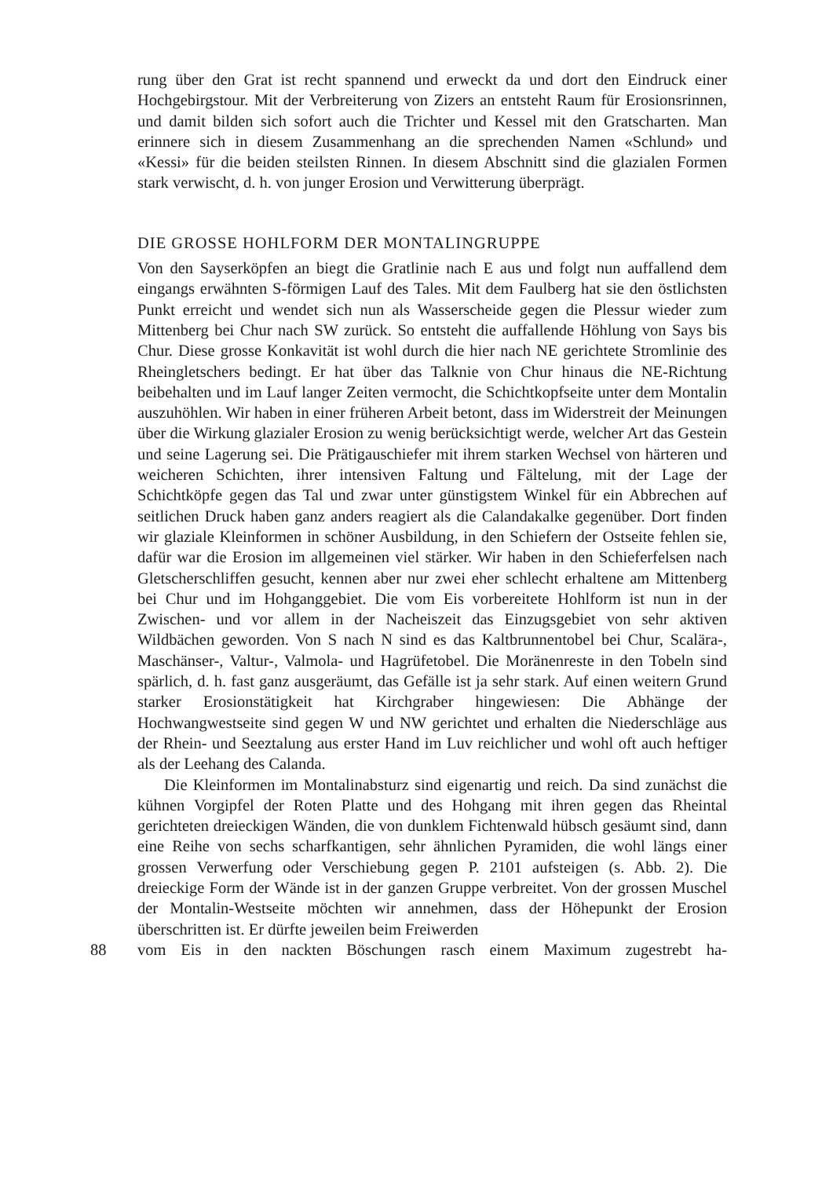rung über den Grat ist recht spannend und erweckt da und dort den Eindruck einer Hochgebirgstour. Mit der Verbreiterung von Zizers an entsteht Raum für Erosionsrinnen, und damit bilden sich sofort auch die Trichter und Kessel mit den Gratscharten. Man erinnere sich in diesem Zusammenhang an die sprechenden Namen «Schlund» und «Kessi» für die beiden steilsten Rinnen. In diesem Abschnitt sind die glazialen Formen stark verwischt, d. h. von junger Erosion und Verwitterung überprägt.
DIE GROSSE HOHLFORM DER MONTALINGRUPPE
Von den Sayserköpfen an biegt die Gratlinie nach E aus und folgt nun auffallend dem eingangs erwähnten S-förmigen Lauf des Tales. Mit dem Faulberg hat sie den östlichsten Punkt erreicht und wendet sich nun als Wasserscheide gegen die Plessur wieder zum Mittenberg bei Chur nach SW zurück. So entsteht die auffallende Höhlung von Says bis Chur. Diese grosse Konkavität ist wohl durch die hier nach NE gerichtete Stromlinie des Rheingletschers bedingt. Er hat über das Talknie von Chur hinaus die NE-Richtung beibehalten und im Lauf langer Zeiten vermocht, die Schichtkopfseite unter dem Montalin auszuhöhlen. Wir haben in einer früheren Arbeit betont, dass im Widerstreit der Meinungen über die Wirkung glazialer Erosion zu wenig berücksichtigt werde, welcher Art das Gestein und seine Lagerung sei. Die Prätigauschiefer mit ihrem starken Wechsel von härteren und weicheren Schichten, ihrer intensiven Faltung und Fältelung, mit der Lage der Schichtköpfe gegen das Tal und zwar unter günstigstem Winkel für ein Abbrechen auf seitlichen Druck haben ganz anders reagiert als die Calandakalke gegenüber. Dort finden wir glaziale Kleinformen in schöner Ausbildung, in den Schiefern der Ostseite fehlen sie, dafür war die Erosion im allgemeinen viel stärker. Wir haben in den Schieferfelsen nach Gletscherschliffen gesucht, kennen aber nur zwei eher schlecht erhaltene am Mittenberg bei Chur und im Hohganggebiet. Die vom Eis vorbereitete Hohlform ist nun in der Zwischen- und vor allem in der Nacheiszeit das Einzugsgebiet von sehr aktiven Wildbächen geworden. Von S nach N sind es das Kaltbrunnentobel bei Chur, Scalära-, Maschänser-, Valtur-, Valmola- und Hagrüfetobel. Die Moränenreste in den Tobeln sind spärlich, d. h. fast ganz ausgeräumt, das Gefälle ist ja sehr stark. Auf einen weitern Grund starker Erosionstätigkeit hat Kirchgraber hingewiesen: Die Abhänge der Hochwangwestseite sind gegen W und NW gerichtet und erhalten die Niederschläge aus der Rhein- und Seeztalung aus erster Hand im Luv reichlicher und wohl oft auch heftiger als der Leehang des Calanda.
Die Kleinformen im Montalinabsturz sind eigenartig und reich. Da sind zunächst die kühnen Vorgipfel der Roten Platte und des Hohgang mit ihren gegen das Rheintal gerichteten dreieckigen Wänden, die von dunklem Fichtenwald hübsch gesäumt sind, dann eine Reihe von sechs scharfkantigen, sehr ähnlichen Pyramiden, die wohl längs einer grossen Verwerfung oder Verschiebung gegen P. 2101 aufsteigen (s. Abb. 2). Die dreieckige Form der Wände ist in der ganzen Gruppe verbreitet. Von der grossen Muschel der Montalin-Westseite möchten wir annehmen, dass der Höhepunkt der Erosion überschritten ist. Er dürfte jeweilen beim Freiwerden
88 vom Eis in den nackten Böschungen rasch einem Maximum zugestrebt ha-